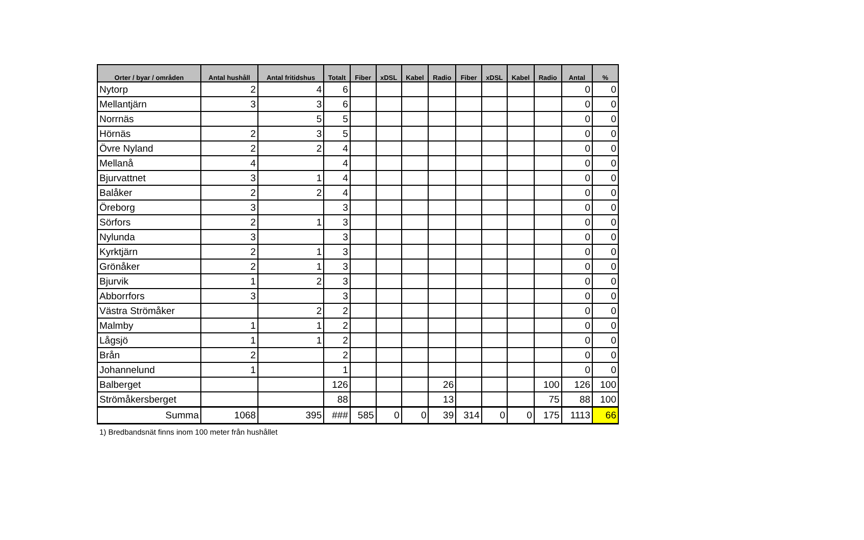| Orter / byar / områden | Antal hushåll | Antal fritidshus | Totalt | Fiber | xDSL | Kabel | Radio | Fiber | xDSL | Kabel | Radio | Antal | % |
| --- | --- | --- | --- | --- | --- | --- | --- | --- | --- | --- | --- | --- | --- |
| Nytorp | 2 | 4 | 6 | | | | | | | | | 0 | 0 |
| Mellantjärn | 3 | 3 | 6 | | | | | | | | | 0 | 0 |
| Norrnäs | | 5 | 5 | | | | | | | | | 0 | 0 |
| Hörnäs | 2 | 3 | 5 | | | | | | | | | 0 | 0 |
| Övre Nyland | 2 | 2 | 4 | | | | | | | | | 0 | 0 |
| Mellanå | 4 | | 4 | | | | | | | | | 0 | 0 |
| Bjurvattnet | 3 | 1 | 4 | | | | | | | | | 0 | 0 |
| Balåker | 2 | 2 | 4 | | | | | | | | | 0 | 0 |
| Öreborg | 3 | | 3 | | | | | | | | | 0 | 0 |
| Sörfors | 2 | 1 | 3 | | | | | | | | | 0 | 0 |
| Nylunda | 3 | | 3 | | | | | | | | | 0 | 0 |
| Kyrktjärn | 2 | 1 | 3 | | | | | | | | | 0 | 0 |
| Grönåker | 2 | 1 | 3 | | | | | | | | | 0 | 0 |
| Bjurvik | 1 | 2 | 3 | | | | | | | | | 0 | 0 |
| Abborrfors | 3 | | 3 | | | | | | | | | 0 | 0 |
| Västra Strömåker | | 2 | 2 | | | | | | | | | 0 | 0 |
| Malmby | 1 | 1 | 2 | | | | | | | | | 0 | 0 |
| Lågsjö | 1 | 1 | 2 | | | | | | | | | 0 | 0 |
| Brån | 2 | | 2 | | | | | | | | | 0 | 0 |
| Johannelund | 1 | | 1 | | | | | | | | | 0 | 0 |
| Balberget | | | 126 | | | | 26 | | | | 100 | 126 | 100 |
| Strömåkersberget | | | 88 | | | | 13 | | | | 75 | 88 | 100 |
| Summa | 1068 | 395 | ### | 585 | 0 | 0 | 39 | 314 | 0 | 0 | 175 | 1113 | 66 |
1) Bredbandsnät finns inom 100 meter från hushållet